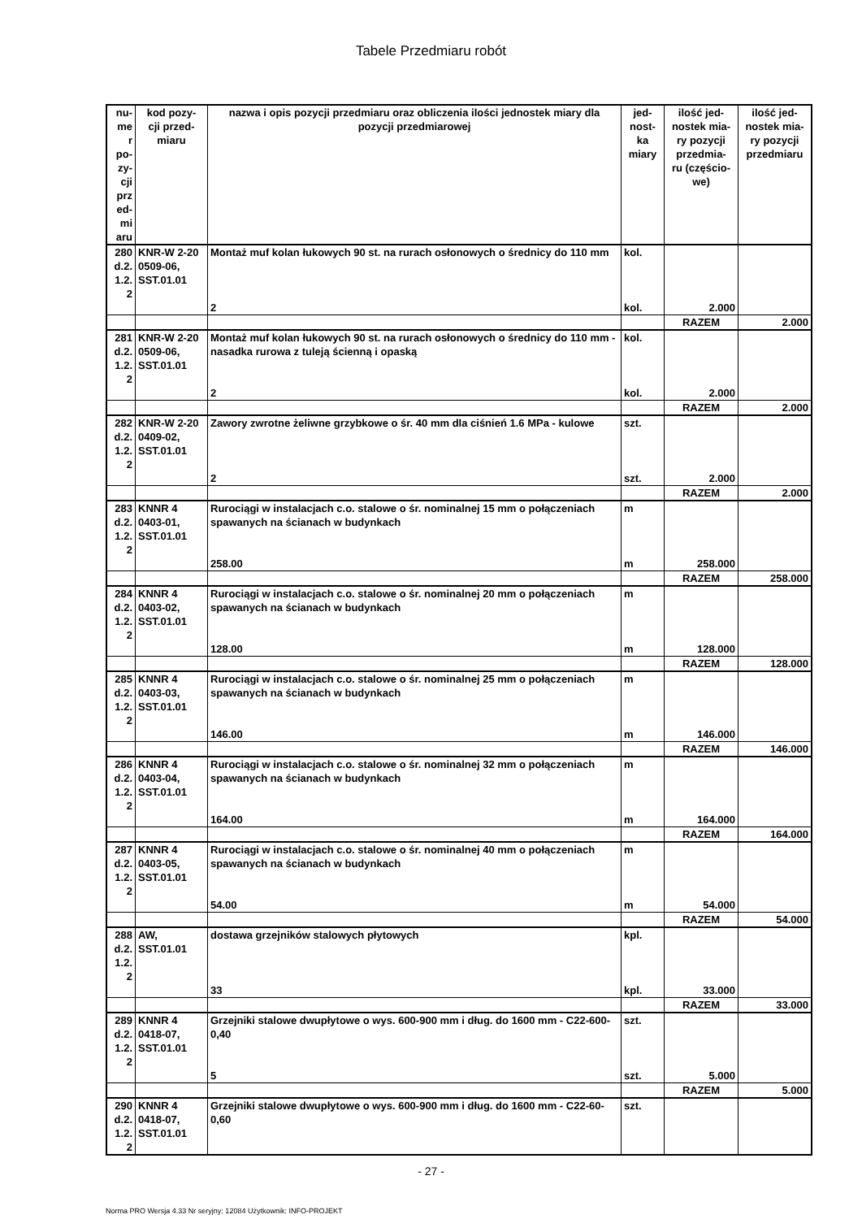Tabele Przedmiaru robót
| nu- me r po- zy- cji prz ed- mi aru | kod pozy- cji przed- miaru | nazwa i opis pozycji przedmiaru oraz obliczenia ilości jednostek miary dla pozycji przedmiarowej | jed- nost- ka miary | ilość jed- nostek mia- ry pozycji przedmia- ru (częścio- we) | ilość jed- nostek mia- ry pozycji przedmiaru |
| --- | --- | --- | --- | --- | --- |
| 280 d.2. 1.2. 2 | KNR-W 2-20 0509-06, SST.01.01 | Montaż muf kolan łukowych 90 st. na rurach osłonowych o średnicy do 110 mm | kol. | | |
| | | 2 | kol. | 2.000 | |
| | | | | RAZEM | 2.000 |
| 281 d.2. 1.2. 2 | KNR-W 2-20 0509-06, SST.01.01 | Montaż muf kolan łukowych 90 st. na rurach osłonowych o średnicy do 110 mm - nasadka rurowa z tuleją ścienną i opaską | kol. | | |
| | | 2 | kol. | 2.000 | |
| | | | | RAZEM | 2.000 |
| 282 d.2. 1.2. 2 | KNR-W 2-20 0409-02, SST.01.01 | Zawory zwrotne żeliwne grzybkowe o śr. 40 mm dla ciśnień 1.6 MPa - kulowe | szt. | | |
| | | 2 | szt. | 2.000 | |
| | | | | RAZEM | 2.000 |
| 283 d.2. 1.2. 2 | KNNR 4 0403-01, SST.01.01 | Rurociągi w instalacjach c.o. stalowe o śr. nominalnej 15 mm o połączeniach spawanych na ścianach w budynkach | m | | |
| | | 258.00 | m | 258.000 | |
| | | | | RAZEM | 258.000 |
| 284 d.2. 1.2. 2 | KNNR 4 0403-02, SST.01.01 | Rurociągi w instalacjach c.o. stalowe o śr. nominalnej 20 mm o połączeniach spawanych na ścianach w budynkach | m | | |
| | | 128.00 | m | 128.000 | |
| | | | | RAZEM | 128.000 |
| 285 d.2. 1.2. 2 | KNNR 4 0403-03, SST.01.01 | Rurociągi w instalacjach c.o. stalowe o śr. nominalnej 25 mm o połączeniach spawanych na ścianach w budynkach | m | | |
| | | 146.00 | m | 146.000 | |
| | | | | RAZEM | 146.000 |
| 286 d.2. 1.2. 2 | KNNR 4 0403-04, SST.01.01 | Rurociągi w instalacjach c.o. stalowe o śr. nominalnej 32 mm o połączeniach spawanych na ścianach w budynkach | m | | |
| | | 164.00 | m | 164.000 | |
| | | | | RAZEM | 164.000 |
| 287 d.2. 1.2. 2 | KNNR 4 0403-05, SST.01.01 | Rurociągi w instalacjach c.o. stalowe o śr. nominalnej 40 mm o połączeniach spawanych na ścianach w budynkach | m | | |
| | | 54.00 | m | 54.000 | |
| | | | | RAZEM | 54.000 |
| 288 d.2. 1.2. 2 | AW, SST.01.01 | dostawa grzejników stalowych płytowych | kpl. | | |
| | | 33 | kpl. | 33.000 | |
| | | | | RAZEM | 33.000 |
| 289 d.2. 1.2. 2 | KNNR 4 0418-07, SST.01.01 | Grzejniki stalowe dwupłytowe o wys. 600-900 mm i dług. do 1600 mm - C22-600-0,40 | szt. | | |
| | | 5 | szt. | 5.000 | |
| | | | | RAZEM | 5.000 |
| 290 d.2. 1.2. 2 | KNNR 4 0418-07, SST.01.01 | Grzejniki stalowe dwupłytowe o wys. 600-900 mm i dług. do 1600 mm - C22-60-0,60 | szt. | | |
- 27 -
Norma PRO Wersja 4.33 Nr seryjny: 12084 Użytkownik: INFO-PROJEKT